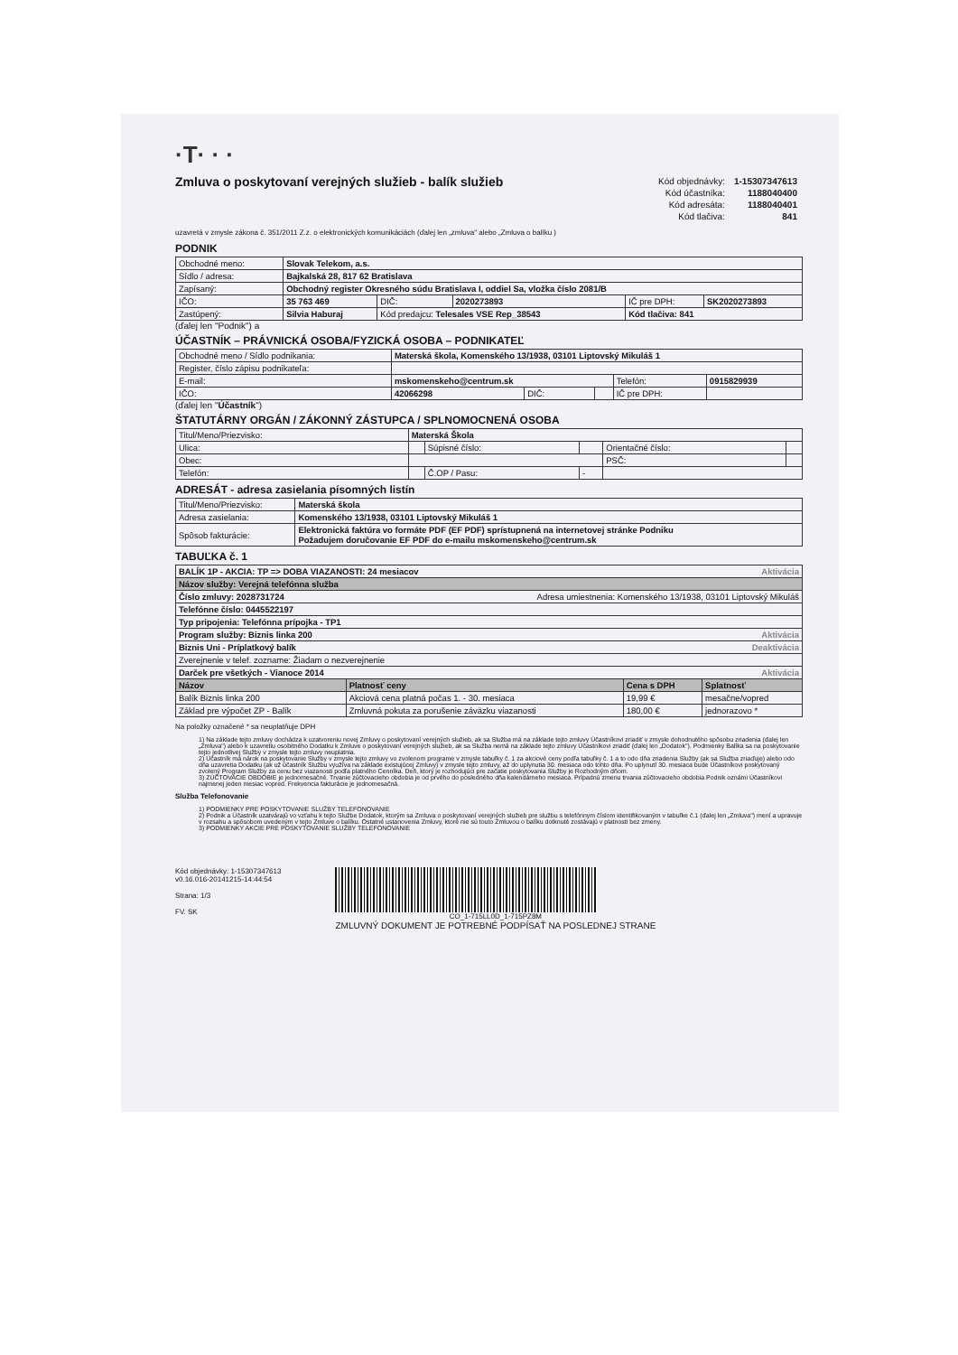·T· · ·
Zmluva o poskytovaní verejných služieb - balík služieb
| Kód objednávky: | 1-15307347613 |
| Kód účastníka: | 1188040400 |
| Kód adresáta: | 1188040401 |
| Kód tlačiva: | 841 |
uzavretá v zmysle zákona č. 351/2011 Z.z. o elektronických komunikáciách (ďalej len „zmluva" alebo „Zmluva o balíku )
PODNIK
| Obchodné meno: | Slovak Telekom, a.s. | | | | |
| Sídlo / adresa: | Bajkalská 28, 817 62 Bratislava | | | | |
| Zapísaný: | Obchodný register Okresného súdu Bratislava I, oddiel Sa, vložka číslo 2081/B | | | | |
| IČO: | 35 763 469 | DIČ: | 2020273893 | IČ pre DPH: | SK2020273893 |
| Zastúpený: | Silvia Haburaj | Kód predajcu: Telesales VSE Rep_38543 | | Kód tlačiva: 841 | |
(ďalej len "Podnik") a
ÚČASTNÍK – PRÁVNICKÁ OSOBA/FYZICKÁ OSOBA – PODNIKATEĽ
| Obchodné meno / Sídlo podnikania: | Materská škola, Komenského 13/1938, 03101 Liptovský Mikuláš 1 | | | | |
| Register, číslo zápisu podnikateľa: | | | | | |
| E-mail: | mskomenskeho@centrum.sk | | | Telefón: | 0915829939 |
| IČO: | 42066298 | DIČ: | | IČ pre DPH: | |
(ďalej len "Účastník")
ŠTATUTÁRNY ORGÁN / ZÁKONNÝ ZÁSTUPCA / SPLNOMOCNENÁ OSOBA
| Titul/Meno/Priezvisko: | Materská Škola | | | | |
| Ulica: | | Súpisné číslo: | | Orientačné číslo: | |
| Obec: | | | | PSČ: | |
| Telefón: | | Č.OP / Pasu: | - | | |
ADRESÁT - adresa zasielania písomných listín
| Titul/Meno/Priezvisko: | Materská škola |
| Adresa zasielania: | Komenského 13/1938, 03101 Liptovský Mikuláš 1 |
| Spôsob fakturácie: | Elektronická faktúra vo formáte PDF (EF PDF) sprístupnená na internetovej stránke Podniku Požadujem doručovanie EF PDF do e-mailu mskomenskeho@centrum.sk |
TABUĽKA č. 1
| BALÍK 1P - AKCIA: TP => DOBA VIAZANOSTI: 24 mesiacov Aktivácia | | | |
| Názov služby: Verejná telefónna služba | | | |
| Číslo zmluvy: 2028731724 Adresa umiestnenia: Komenského 13/1938, 03101 Liptovský Mikuláš | | | |
| Telefónne číslo: 0445522197 | | | |
| Typ pripojenia: Telefónna prípojka - TP1 | | | |
| Program služby: Biznis linka 200 Aktivácia | | | |
| Biznis Uni - Príplatkový balík Deaktivácia | | | |
| Zverejnenie v telef. zozname: Žiadam o nezverejnenie | | | |
| Darček pre všetkých - Vianoce 2014 Aktivácia | | | |
| Názov | Platnosť ceny | Cena s DPH | Splatnosť |
| Balík Biznis linka 200 | Akciová cena platná počas 1. - 30. mesiaca | 19,99 € | mesačne/vopred |
| Základ pre výpočet ZP - Balík | Zmluvná pokuta za porušenie záväzku viazanosti | 180,00 € | jednorazovo * |
Na položky označené * sa neuplatňuje DPH
1) Na základe tejto zmluvy dochádza k uzatvoreniu novej Zmluvy o poskytovaní verejných služieb, ak sa Služba má na základe tejto zmluvy Účastníkovi zriadiť v zmysle dohodnutého spôsobu zriadenia (ďalej len „Zmluva") alebo k uzavretiu osobitného Dodatku k Zmluve o poskytovaní verejných služieb, ak sa Služba nemá na základe tejto zmluvy Účastníkovi zriadiť (ďalej len „Dodatok"). Podmienky Balíka sa na poskytovanie tejto jednotlivej Služby v zmysle tejto zmluvy neuplatnia.
2) Účastník má nárok na poskytovanie Služby v zmysle tejto zmluvy vo zvolenom programe v zmysle tabuľky č. 1 za akciové ceny podľa tabuľky č. 1 a to odo dňa zriadenia Služby (ak sa Služba zriaďuje) alebo odo dňa uzavretia Dodatku (ak už účastník Službu využíva na základe existujúcej Zmluvy) v zmysle tejto zmluvy, až do uplynutia 30. mesiaca odo tohto dňa. Po uplynutí 30. mesiaca bude Účastníkovi poskytovaný zvolený Program Služby za cenu bez viazanosti podľa platného Cenníka. Deň, ktorý je rozhodujúci pre začatie poskytovania Služby je Rozhodným dňom.
3) ZÚČTOVACIE OBDOBIE je jednomesačné. Trvanie zúčtovacieho obdobia je od prvého do posledného dňa kalendárneho mesiaca. Prípadnú zmenu trvania zúčtovacieho obdobia Podnik oznámi Účastníkovi najmenej jeden mesiac vopred. Frekvencia fakturácie je jednomesačná.
Služba Telefonovanie
1) PODMIENKY PRE POSKYTOVANIE SLUŽBY TELEFONOVANIE
2) Podnik a Účastník uzatvárajú vo vzťahu k tejto Službe Dodatok, ktorým sa Zmluva o poskytovaní verejných služieb pre službu s telefónnym číslom identifikovaným v tabuľke č.1 (ďalej len „Zmluva") mení a upravuje v rozsahu a spôsobom uvedeným v tejto Zmluve o balíku. Ostatné ustanovenia Zmluvy, ktoré nie sú touto Zmluvou o balíku dotknuté zostávajú v platnosti bez zmeny.
3) PODMIENKY AKCIE PRE POSKYTOVANIE SLUŽBY TELEFONOVANIE
Kód objednávky: 1-15307347613
v0.16.016-20141215-14:44:54
Strana: 1/3
FV. SK
CO_1-715LL0D_1-715PZ8M
ZMLUVNÝ DOKUMENT JE POTREBNÉ PODPÍSAŤ NA POSLEDNEJ STRANE